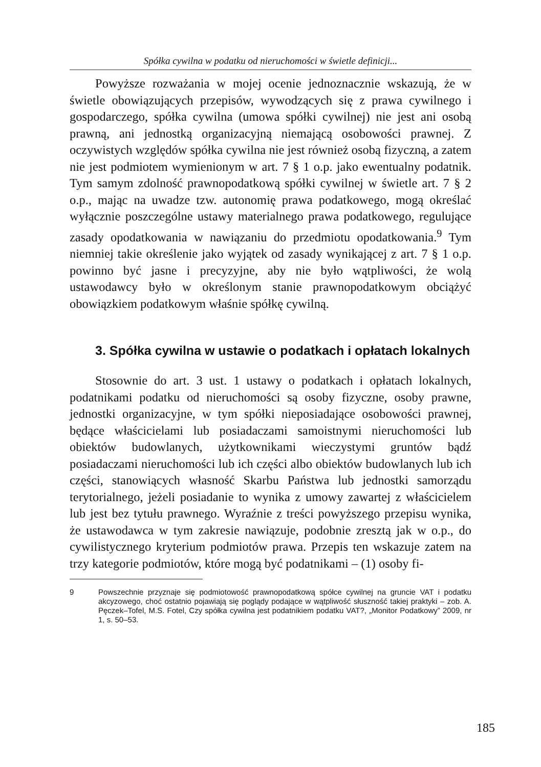Spółka cywilna w podatku od nieruchomości w świetle definicji...
Powyższe rozważania w mojej ocenie jednoznacznie wskazują, że w świetle obowiązujących przepisów, wywodzących się z prawa cywilnego i gospodarczego, spółka cywilna (umowa spółki cywilnej) nie jest ani osobą prawną, ani jednostką organizacyjną niemającą osobowości prawnej. Z oczywistych względów spółka cywilna nie jest również osobą fizyczną, a zatem nie jest podmiotem wymienionym w art. 7 § 1 o.p. jako ewentualny podatnik. Tym samym zdolność prawnopodatkową spółki cywilnej w świetle art. 7 § 2 o.p., mając na uwadze tzw. autonomię prawa podatkowego, mogą określać wyłącznie poszczególne ustawy materialnego prawa podatkowego, regulujące zasady opodatkowania w nawiązaniu do przedmiotu opodatkowania.<sup>9</sup> Tym niemniej takie określenie jako wyjątek od zasady wynikającej z art. 7 § 1 o.p. powinno być jasne i precyzyjne, aby nie było wątpliwości, że wolą ustawodawcy było w określonym stanie prawnopodatkowym obciążyć obowiązkiem podatkowym właśnie spółkę cywilną.
3. Spółka cywilna w ustawie o podatkach i opłatach lokalnych
Stosownie do art. 3 ust. 1 ustawy o podatkach i opłatach lokalnych, podatnikami podatku od nieruchomości są osoby fizyczne, osoby prawne, jednostki organizacyjne, w tym spółki nieposiadające osobowości prawnej, będące właścicielami lub posiadaczami samoistnymi nieruchomości lub obiektów budowlanych, użytkownikami wieczystymi gruntów bądź posiadaczami nieruchomości lub ich części albo obiektów budowlanych lub ich części, stanowiących własność Skarbu Państwa lub jednostki samorządu terytorialnego, jeżeli posiadanie to wynika z umowy zawartej z właścicielem lub jest bez tytułu prawnego. Wyraźnie z treści powyższego przepisu wynika, że ustawodawca w tym zakresie nawiązuje, podobnie zresztą jak w o.p., do cywilistycznego kryterium podmiotów prawa. Przepis ten wskazuje zatem na trzy kategorie podmiotów, które mogą być podatnikami – (1) osoby fi-
9 Powszechnie przyznaje się podmiotowość prawnopodatkową spółce cywilnej na gruncie VAT i podatku akcyzowego, choć ostatnio pojawiają się poglądy podające w wątpliwość słuszność takiej praktyki – zob. A. Pęczek–Tofel, M.S. Fotel, Czy spółka cywilna jest podatnikiem podatku VAT?, „Monitor Podatkowy” 2009, nr 1, s. 50–53.
185